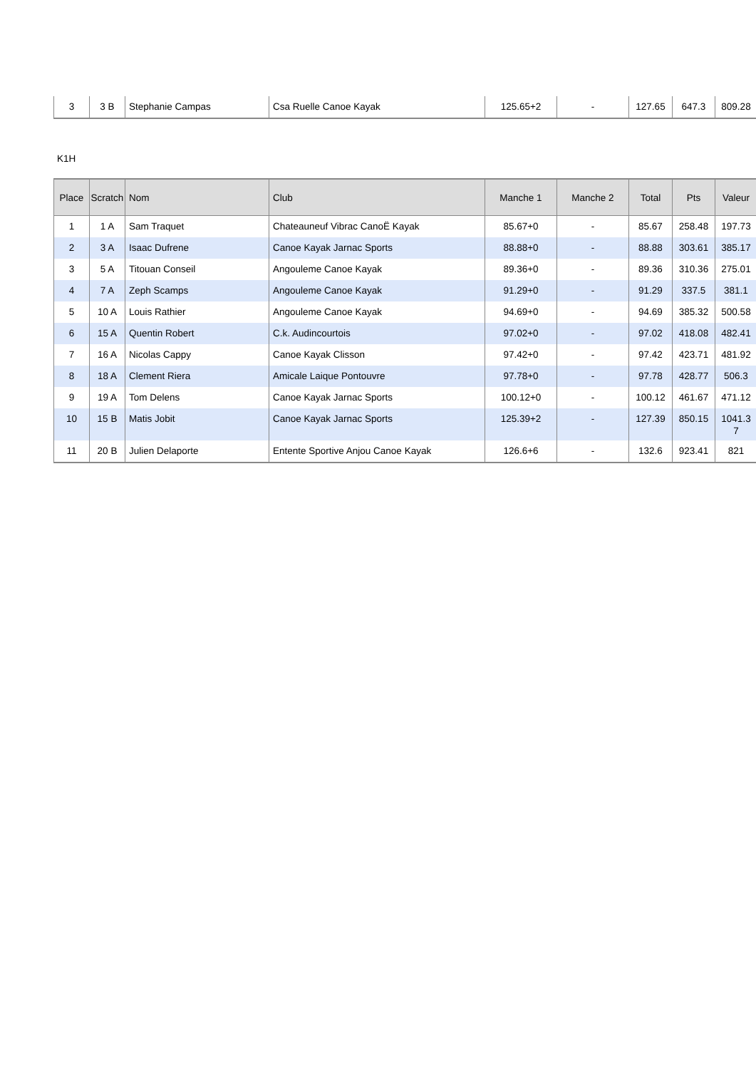| 3 | 3 B | Stephanie Campas | Csa Ruelle Canoe Kayak | 125.65+2 | - | 127.65 | 647.3 | 809.28 |
K1H
| Place | Scratch | Nom | Club | Manche 1 | Manche 2 | Total | Pts | Valeur |
| --- | --- | --- | --- | --- | --- | --- | --- | --- |
| 1 | 1 A | Sam Traquet | Chateauneuf Vibrac CanoË Kayak | 85.67+0 | - | 85.67 | 258.48 | 197.73 |
| 2 | 3 A | Isaac Dufrene | Canoe Kayak Jarnac Sports | 88.88+0 | - | 88.88 | 303.61 | 385.17 |
| 3 | 5 A | Titouan Conseil | Angouleme Canoe Kayak | 89.36+0 | - | 89.36 | 310.36 | 275.01 |
| 4 | 7 A | Zeph Scamps | Angouleme Canoe Kayak | 91.29+0 | - | 91.29 | 337.5 | 381.1 |
| 5 | 10 A | Louis Rathier | Angouleme Canoe Kayak | 94.69+0 | - | 94.69 | 385.32 | 500.58 |
| 6 | 15 A | Quentin Robert | C.k. Audincourtois | 97.02+0 | - | 97.02 | 418.08 | 482.41 |
| 7 | 16 A | Nicolas Cappy | Canoe Kayak Clisson | 97.42+0 | - | 97.42 | 423.71 | 481.92 |
| 8 | 18 A | Clement Riera | Amicale Laique Pontouvre | 97.78+0 | - | 97.78 | 428.77 | 506.3 |
| 9 | 19 A | Tom Delens | Canoe Kayak Jarnac Sports | 100.12+0 | - | 100.12 | 461.67 | 471.12 |
| 10 | 15 B | Matis Jobit | Canoe Kayak Jarnac Sports | 125.39+2 | - | 127.39 | 850.15 | 1041.3 7 |
| 11 | 20 B | Julien Delaporte | Entente Sportive Anjou Canoe Kayak | 126.6+6 | - | 132.6 | 923.41 | 821 |